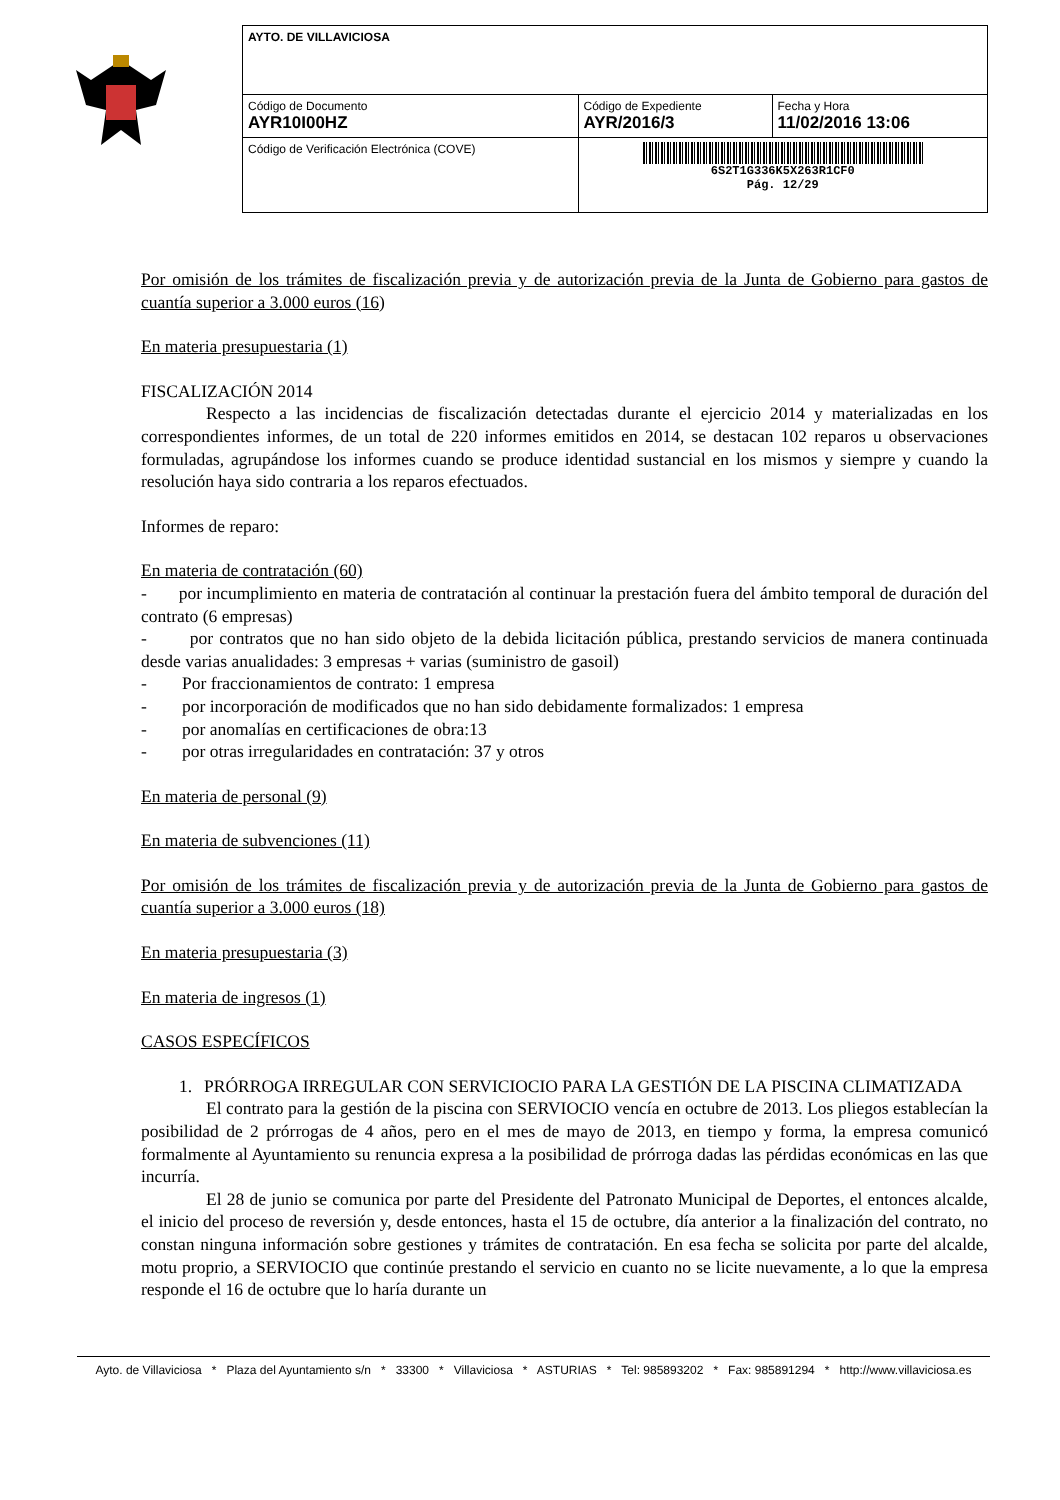| AYTO. DE VILLAVICIOSA | | |
| Código de Documento AYR10I00HZ | Código de Expediente AYR/2016/3 | Fecha y Hora 11/02/2016 13:06 |
| Código de Verificación Electrónica (COVE) | 6S2T1G336K5X263R1CF0 Pág. 12/29 | |
Por omisión de los trámites de fiscalización previa y de autorización previa de la Junta de Gobierno para gastos de cuantía superior a 3.000 euros (16)
En materia presupuestaria (1)
FISCALIZACIÓN 2014
Respecto a las incidencias de fiscalización detectadas durante el ejercicio 2014 y materializadas en los correspondientes informes, de un total de 220 informes emitidos en 2014, se destacan 102 reparos u observaciones formuladas, agrupándose los informes cuando se produce identidad sustancial en los mismos y siempre y cuando la resolución haya sido contraria a los reparos efectuados.
Informes de reparo:
En materia de contratación (60)
- por incumplimiento en materia de contratación al continuar la prestación fuera del ámbito temporal de duración del contrato (6 empresas)
- por contratos que no han sido objeto de la debida licitación pública, prestando servicios de manera continuada desde varias anualidades: 3 empresas + varias (suministro de gasoil)
- Por fraccionamientos de contrato: 1 empresa
- por incorporación de modificados que no han sido debidamente formalizados: 1 empresa
- por anomalías en certificaciones de obra:13
- por otras irregularidades en contratación: 37 y otros
En materia de personal (9)
En materia de subvenciones (11)
Por omisión de los trámites de fiscalización previa y de autorización previa de la Junta de Gobierno para gastos de cuantía superior a 3.000 euros (18)
En materia presupuestaria (3)
En materia de ingresos (1)
CASOS ESPECÍFICOS
1. PRÓRROGA IRREGULAR CON SERVICIOCIO PARA LA GESTIÓN DE LA PISCINA CLIMATIZADA
El contrato para la gestión de la piscina con SERVIOCIO vencía en octubre de 2013. Los pliegos establecían la posibilidad de 2 prórrogas de 4 años, pero en el mes de mayo de 2013, en tiempo y forma, la empresa comunicó formalmente al Ayuntamiento su renuncia expresa a la posibilidad de prórroga dadas las pérdidas económicas en las que incurría.
El 28 de junio se comunica por parte del Presidente del Patronato Municipal de Deportes, el entonces alcalde, el inicio del proceso de reversión y, desde entonces, hasta el 15 de octubre, día anterior a la finalización del contrato, no constan ninguna información sobre gestiones y trámites de contratación. En esa fecha se solicita por parte del alcalde, motu proprio, a SERVIOCIO que continúe prestando el servicio en cuanto no se licite nuevamente, a lo que la empresa responde el 16 de octubre que lo haría durante un
Ayto. de Villaviciosa * Plaza del Ayuntamiento s/n * 33300 * Villaviciosa * ASTURIAS * Tel: 985893202 * Fax: 985891294 * http://www.villaviciosa.es